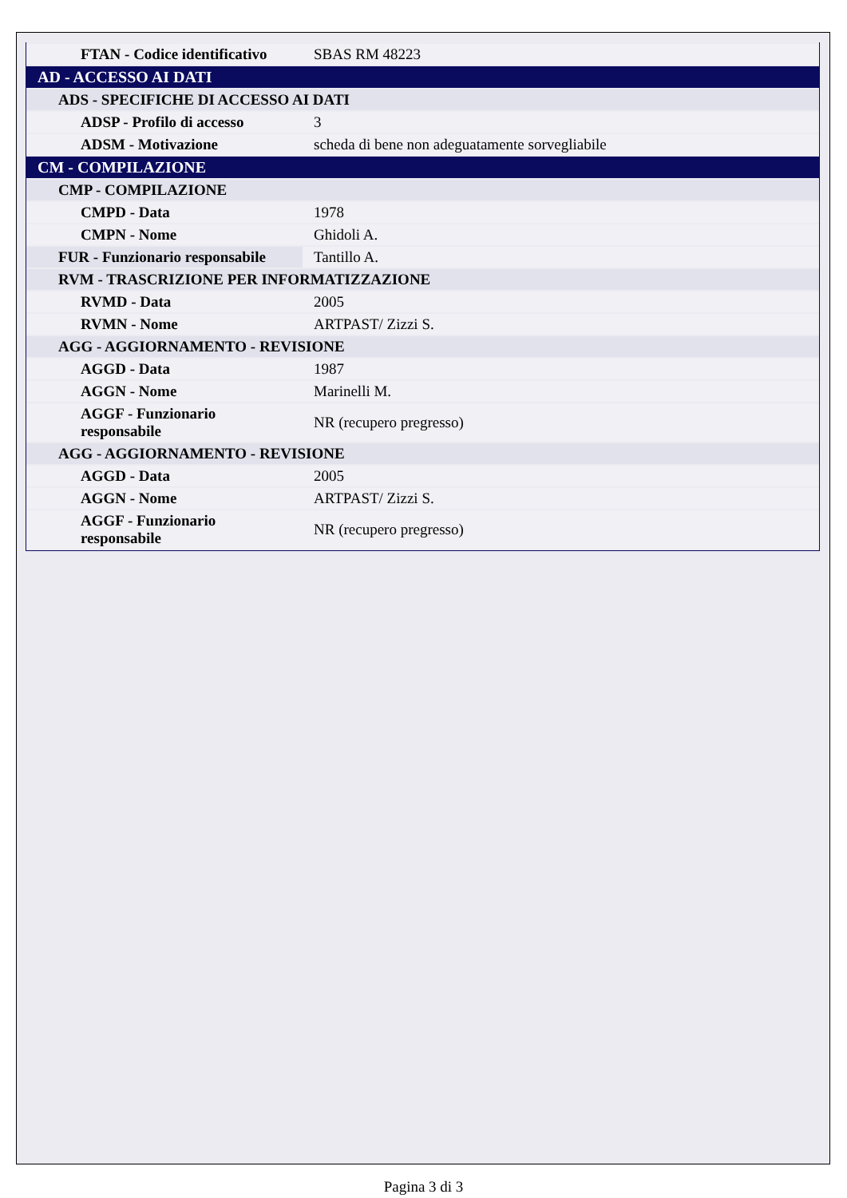| FTAN - Codice identificativo | SBAS RM 48223 |
| AD - ACCESSO AI DATI | |
| ADS - SPECIFICHE DI ACCESSO AI DATI | |
| ADSP - Profilo di accesso | 3 |
| ADSM - Motivazione | scheda di bene non adeguatamente sorvegliabile |
| CM - COMPILAZIONE | |
| CMP - COMPILAZIONE | |
| CMPD - Data | 1978 |
| CMPN - Nome | Ghidoli A. |
| FUR - Funzionario responsabile | Tantillo A. |
| RVM - TRASCRIZIONE PER INFORMATIZZAZIONE | |
| RVMD - Data | 2005 |
| RVMN - Nome | ARTPAST/ Zizzi S. |
| AGG - AGGIORNAMENTO - REVISIONE | |
| AGGD - Data | 1987 |
| AGGN - Nome | Marinelli M. |
| AGGF - Funzionario responsabile | NR (recupero pregresso) |
| AGG - AGGIORNAMENTO - REVISIONE | |
| AGGD - Data | 2005 |
| AGGN - Nome | ARTPAST/ Zizzi S. |
| AGGF - Funzionario responsabile | NR (recupero pregresso) |
Pagina 3 di 3